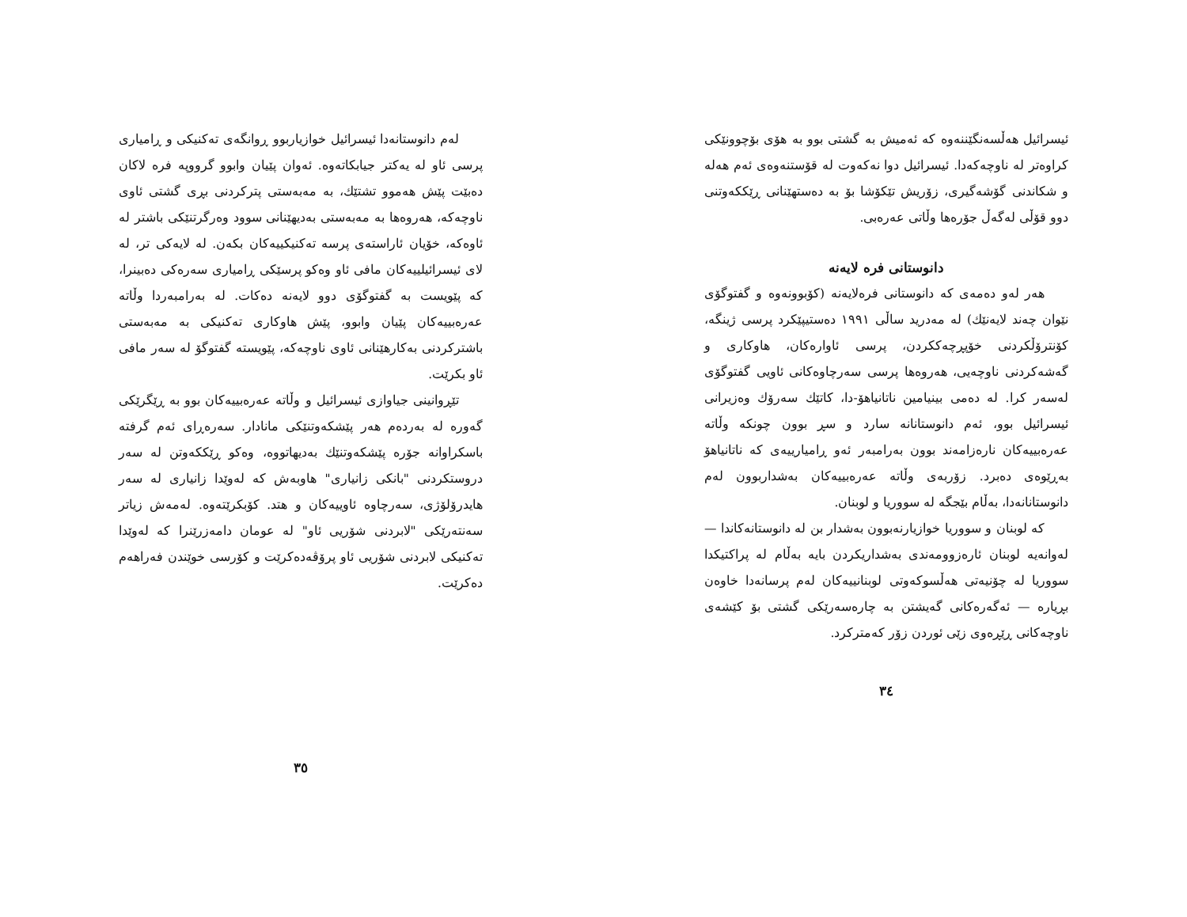ئیسرائیل هەڵسەنگێننەوە کە ئەمیش بە گشتی بوو بە هۆی بۆچوونێکی کراوەتر لە ناوچەکەدا. ئیسرائیل دوا نەکەوت لە قۆستنەوەی ئەم هەلە و شکاندنی گۆشەگیری، زۆریش تێکۆشا بۆ بە دەستهێنانی ڕێککەوتنی دوو قۆڵی لەگەڵ جۆرەها وڵاتی عەرەبی.
دانوستانی فرە لایەنە
هەر لەو دەمەی کە دانوستانی فرەلایەنە (کۆبوونەوە و گفتوگۆی نێوان چەند لایەنێك) لە مەدرید ساڵی ١٩٩١ دەستیپێکرد پرسی ژینگە، کۆنترۆڵکردنی خۆپڕچەککردن، پرسی ئاوارەکان، هاوکاری و گەشەکردنی ناوچەیی، هەروەها پرسی سەرچاوەکانی ئاویی گفتوگۆی لەسەر کرا. لە دەمی بینیامین ناتانیاهۆ-دا، کاتێك سەرۆك وەزیرانی ئیسرائیل بوو، ئەم دانوستانانە سارد و سڕ بوون چونکە وڵاتە عەرەبییەکان نارەزامەند بوون بەرامبەر ئەو ڕامیارییەی کە ناتانیاهۆ بەڕێوەی دەبرد. زۆربەی وڵاتە عەرەبییەکان بەشداربوون لەم دانوستانانەدا، بەڵام بێجگە لە سووریا و لوبنان.
کە لوبنان و سووریا خوازیارنەبوون بەشدار بن لە دانوستانەکاندا — لەوانەیە لوبنان ئارەزوومەندی بەشداریکردن بایە بەڵام لە پراکتیکدا سووریا لە چۆنیەتی هەڵسوکەوتی لوبنانییەکان لەم پرسانەدا خاوەن بڕیارە — ئەگەرەکانی گەیشتن بە چارەسەرێکی گشتی بۆ کێشەی ناوچەکانی ڕێڕەوی زێی ئوردن زۆر کەمترکرد.
٣٤
لەم دانوستانەدا ئیسرائیل خوازیاربوو ڕوانگەی تەکنیکی و ڕامیاری پرسی ئاو لە یەکتر جیابکاتەوە. ئەوان پێیان وابوو گرووپە فرە لاکان دەبێت پێش هەموو تشتێك، بە مەبەستی پترکردنی بڕی گشتی ئاوی ناوچەکە، هەروەها بە مەبەستی بەدیهێنانی سوود وەرگرتنێکی باشتر لە ئاوەکە، خۆیان ئاراستەی پرسە تەکنیکییەکان بکەن. لە لایەکی تر، لە لای ئیسرائیلییەکان مافی ئاو وەکو پرسێکی ڕامیاری سەرەکی دەبینرا، کە پێویست بە گفتوگۆی دوو لایەنە دەکات. لە بەرامبەردا وڵاتە عەرەبییەکان پێیان وابوو، پێش هاوکاری تەکنیکی بە مەبەستی باشترکردنی بەکارهێنانی ئاوی ناوچەکە، پێویستە گفتوگۆ لە سەر مافی ئاو بکرێت.
تێڕوانینی جیاوازی ئیسرائیل و وڵاتە عەرەبییەکان بوو بە ڕێگرێکی گەورە لە بەردەم هەر پێشکەوتنێکی مانادار. سەرەڕای ئەم گرفتە باسکراوانە جۆرە پێشکەوتنێك بەدیهاتووە، وەکو ڕێککەوتن لە سەر دروستکردنی "بانکی زانیاری" هاوبەش کە لەوێدا زانیاری لە سەر هایدرۆلۆژی، سەرچاوە ئاوییەکان و هتد. کۆبکرێتەوە. لەمەش زیاتر سەنتەرێکی "لابردنی شۆریی ئاو" لە عومان دامەزرێنرا کە لەوێدا تەکنیکی لابردنی شۆریی ئاو پرۆڤەدەکرێت و کۆرسی خوێندن فەراهەم دەکرێت.
٣٥